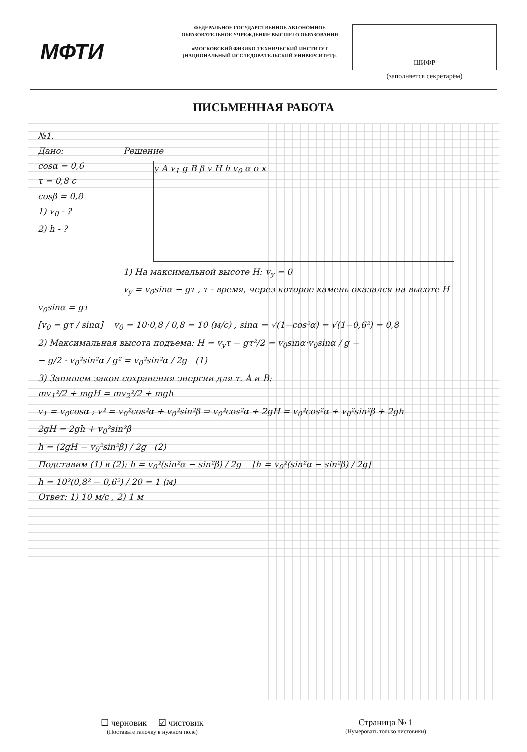МФТИ
ФЕДЕРАЛЬНОЕ ГОСУДАРСТВЕННОЕ АВТОНОМНОЕ ОБРАЗОВАТЕЛЬНОЕ УЧРЕЖДЕНИЕ ВЫСШЕГО ОБРАЗОВАНИЯ
«МОСКОВСКИЙ ФИЗИКО-ТЕХНИЧЕСКИЙ ИНСТИТУТ (НАЦИОНАЛЬНЫЙ ИССЛЕДОВАТЕЛЬСКИЙ УНИВЕРСИТЕТ)»
ШИФР
(заполняется секретарём)
ПИСЬМЕННАЯ РАБОТА
№1.
Дано:
cosα = 0,6
τ = 0,8 c
cosβ = 0,8
1) v<sub>0</sub> - ?
2) h - ?
Решение
y A v<sub>1</sub> g B β v H h v<sub>0</sub> α o x
1) На максимальной высоте H: v<sub>y</sub> = 0
v<sub>y</sub> = v<sub>0</sub>sinα − gτ , τ - время, через которое камень оказался на высоте H
v<sub>0</sub>sinα = gτ
[v<sub>0</sub> = gτ / sinα] v<sub>0</sub> = 10·0,8 / 0,8 = 10 (м/с) , sinα = √(1−cos²α) = √(1−0,6²) = 0,8
2) Максимальная высота подъема: H = v<sub>y</sub>τ − gτ²/2 = v<sub>0</sub>sinα·v<sub>0</sub>sinα / g −
− g/2 · v<sub>0</sub>²sin²α / g² = v<sub>0</sub>²sin²α / 2g (1)
3) Запишем закон сохранения энергии для т. A и B:
mv<sub>1</sub>²/2 + mgH = mv<sub>2</sub>²/2 + mgh
v<sub>1</sub> = v<sub>0</sub>cosα ; v² = v<sub>0</sub>²cos²α + v<sub>0</sub>²sin²β ⇒ v<sub>0</sub>²cos²α + 2gH = v<sub>0</sub>²cos²α + v<sub>0</sub>²sin²β + 2gh
2gH = 2gh + v<sub>0</sub>²sin²β
h = (2gH − v<sub>0</sub>²sin²β) / 2g (2)
Подставим (1) в (2): h = v<sub>0</sub>²(sin²α − sin²β) / 2g [h = v<sub>0</sub>²(sin²α − sin²β) / 2g]
h = 10²(0,8² − 0,6²) / 20 = 1 (м)
Ответ: 1) 10 м/с , 2) 1 м
☐ черновик ☑ чистовик
(Поставьте галочку в нужном поле)
Страница № 1
(Нумеровать только чистовики)